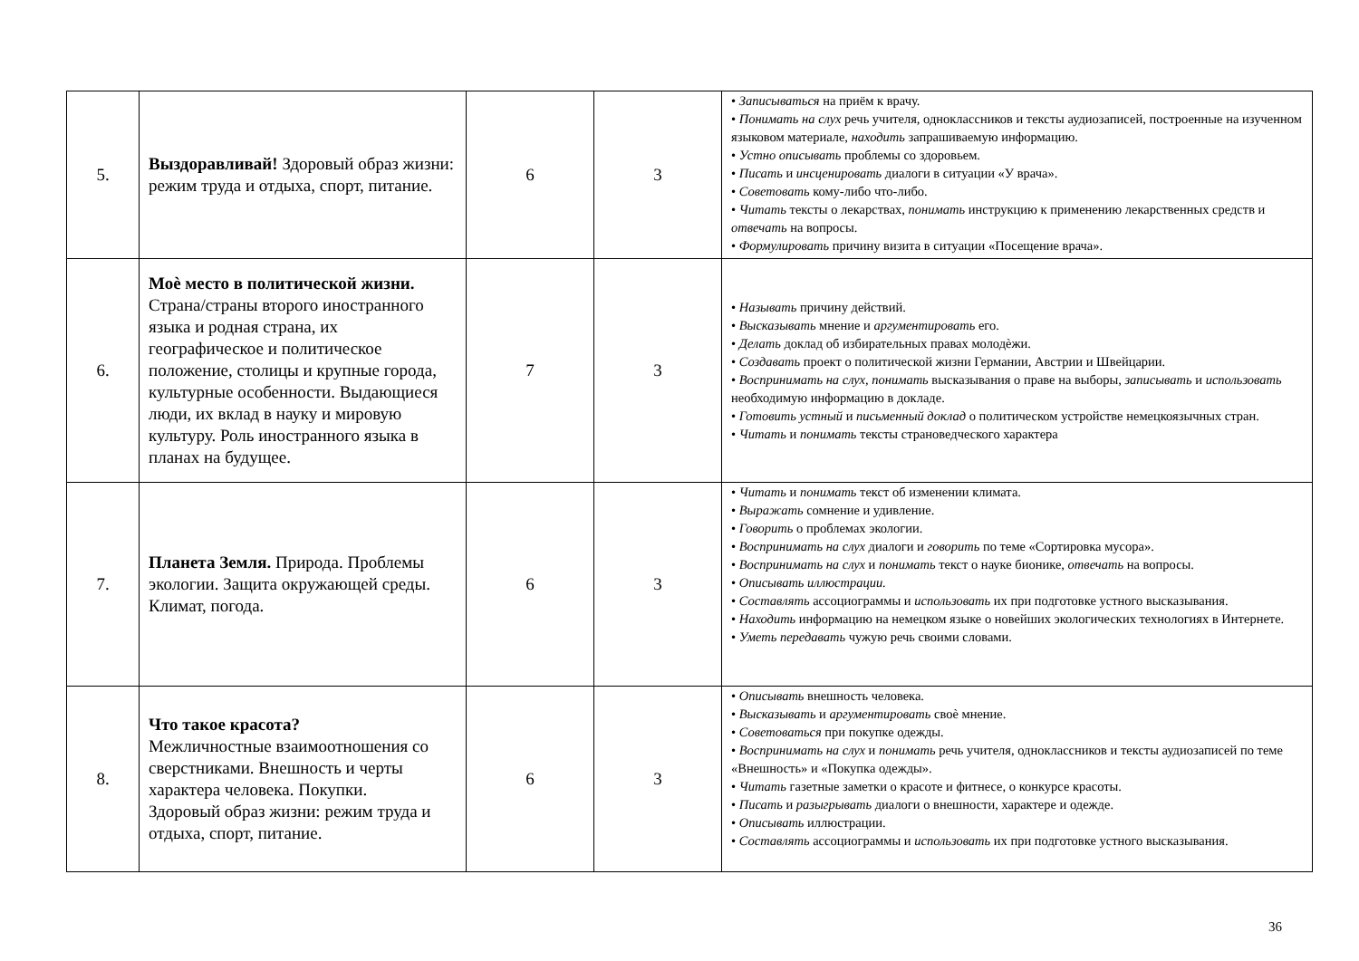| 5. | Выздоравливай! Здоровый образ жизни: режим труда и отдыха, спорт, питание. | 6 | 3 | • Записываться на приём к врачу. • Понимать на слух речь учителя, одноклассников и тексты аудиозаписей, построенные на изученном языковом материале, находить запрашиваемую информацию. • Устно описывать проблемы со здоровьем. • Писать и инсценировать диалоги в ситуации «У врача». • Советовать кому-либо что-либо. • Читать тексты о лекарствах, понимать инструкцию к применению лекарственных средств и отвечать на вопросы. • Формулировать причину визита в ситуации «Посещение врача». |
| 6. | Моѐ место в политической жизни. Страна/страны второго иностранного языка и родная страна, их географическое и политическое положение, столицы и крупные города, культурные особенности. Выдающиеся люди, их вклад в науку и мировую культуру. Роль иностранного языка в планах на будущее. | 7 | 3 | • Называть причину действий. • Высказывать мнение и аргументировать его. • Делать доклад об избирательных правах молодѐжи. • Создавать проект о политической жизни Германии, Австрии и Швейцарии. • Воспринимать на слух, понимать высказывания о праве на выборы, записывать и использовать необходимую информацию в докладе. • Готовить устный и письменный доклад о политическом устройстве немецкоязычных стран. • Читать и понимать тексты страноведческого характера |
| 7. | Планета Земля. Природа. Проблемы экологии. Защита окружающей среды. Климат, погода. | 6 | 3 | • Читать и понимать текст об изменении климата. • Выражать сомнение и удивление. • Говорить о проблемах экологии. • Воспринимать на слух диалоги и говорить по теме «Сортировка мусора». • Воспринимать на слух и понимать текст о науке бионике, отвечать на вопросы. • Описывать иллюстрации. • Составлять ассоциограммы и использовать их при подготовке устного высказывания. • Находить информацию на немецком языке о новейших экологических технологиях в Интернете. • Уметь передавать чужую речь своими словами. |
| 8. | Что такое красота? Межличностные взаимоотношения со сверстниками. Внешность и черты характера человека. Покупки. Здоровый образ жизни: режим труда и отдыха, спорт, питание. | 6 | 3 | • Описывать внешность человека. • Высказывать и аргументировать своѐ мнение. • Советоваться при покупке одежды. • Воспринимать на слух и понимать речь учителя, одноклассников и тексты аудиозаписей по теме «Внешность» и «Покупка одежды». • Читать газетные заметки о красоте и фитнесе, о конкурсе красоты. • Писать и разыгрывать диалоги о внешности, характере и одежде. • Описывать иллюстрации. • Составлять ассоциограммы и использовать их при подготовке устного высказывания. |
36